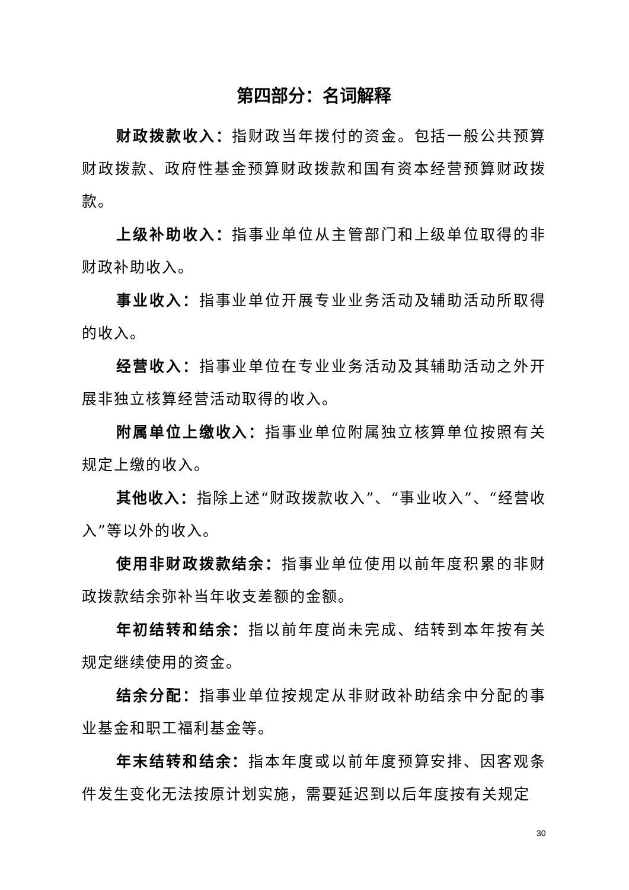第四部分：名词解释
财政拨款收入：指财政当年拨付的资金。包括一般公共预算财政拨款、政府性基金预算财政拨款和国有资本经营预算财政拨款。
上级补助收入：指事业单位从主管部门和上级单位取得的非财政补助收入。
事业收入：指事业单位开展专业业务活动及辅助活动所取得的收入。
经营收入：指事业单位在专业业务活动及其辅助活动之外开展非独立核算经营活动取得的收入。
附属单位上缴收入：指事业单位附属独立核算单位按照有关规定上缴的收入。
其他收入：指除上述“财政拨款收入”、“事业收入”、“经营收入”等以外的收入。
使用非财政拨款结余：指事业单位使用以前年度积累的非财政拨款结余弥补当年收支差额的金额。
年初结转和结余：指以前年度尚未完成、结转到本年按有关规定继续使用的资金。
结余分配：指事业单位按规定从非财政补助结余中分配的事业基金和职工福利基金等。
年末结转和结余：指本年度或以前年度预算安排、因客观条件发生变化无法按原计划实施，需要延迟到以后年度按有关规定
30